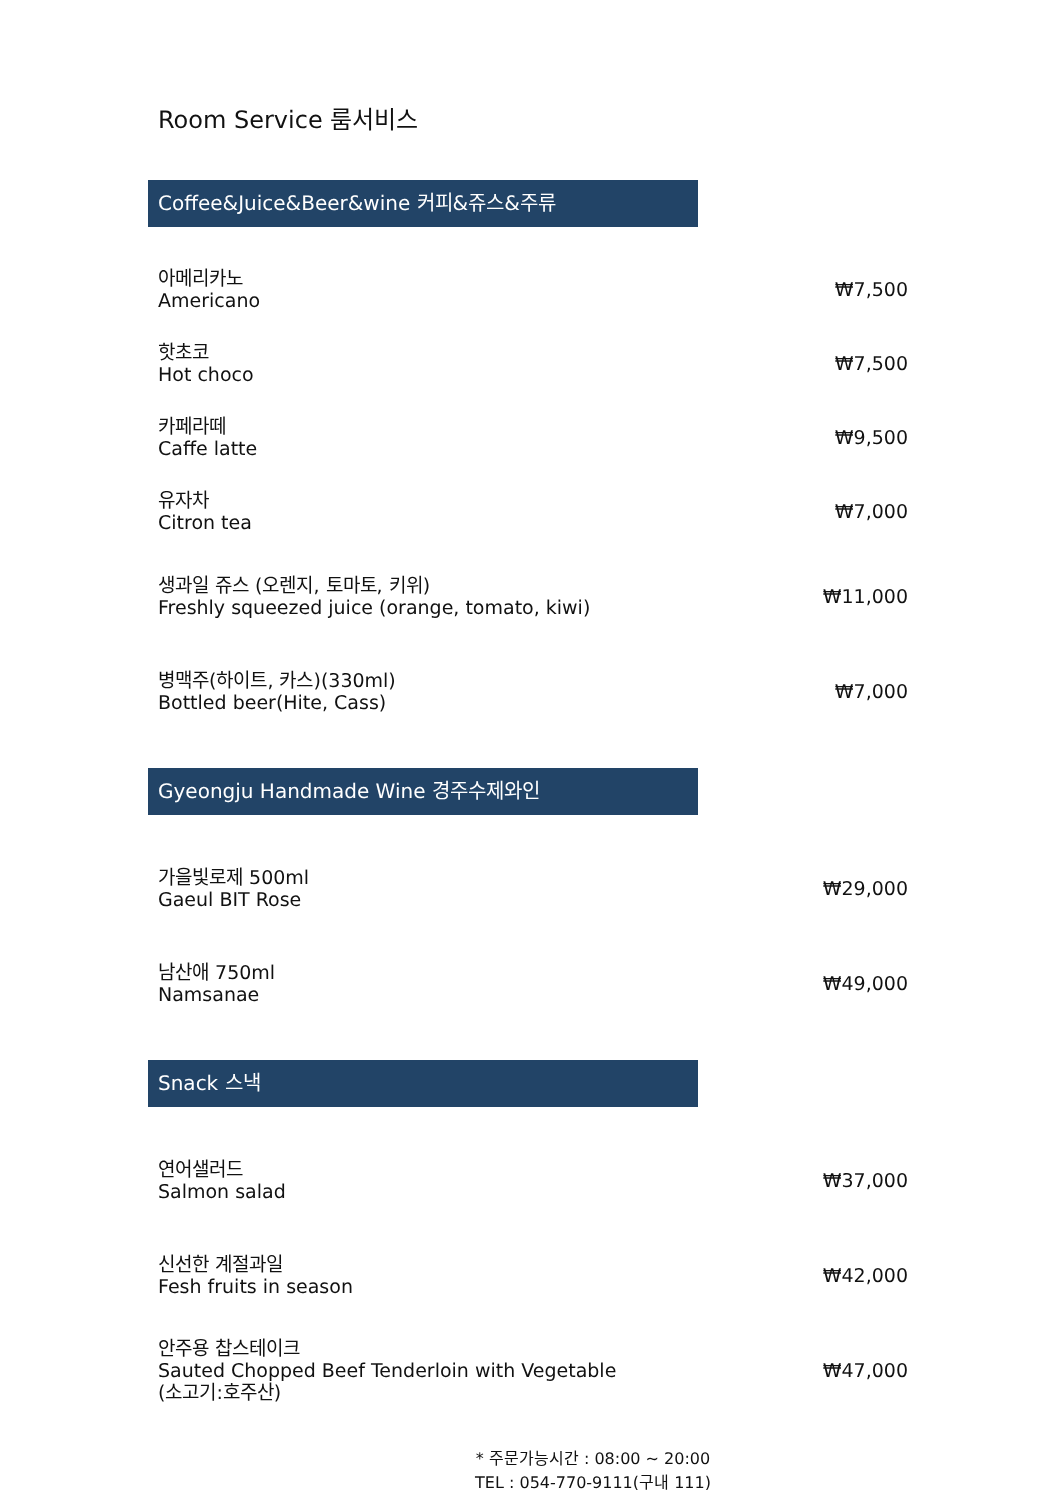Room Service 룸서비스
Coffee&Juice&Beer&wine 커피&쥬스&주류
| 아메리카노 Americano | ₩7,500 |
| 핫초코 Hot choco | ₩7,500 |
| 카페라떼 Caffe latte | ₩9,500 |
| 유자차 Citron tea | ₩7,000 |
| 생과일 쥬스 (오렌지, 토마토, 키위) Freshly squeezed juice (orange, tomato, kiwi) | ₩11,000 |
| 병맥주(하이트, 카스)(330ml) Bottled beer(Hite, Cass) | ₩7,000 |
Gyeongju Handmade Wine 경주수제와인
| 가을빛로제 500ml Gaeul BIT Rose | ₩29,000 |
| 남산애 750ml Namsanae | ₩49,000 |
Snack 스낵
| 연어샐러드 Salmon salad | ₩37,000 |
| 신선한 계절과일 Fesh fruits in season | ₩42,000 |
| 안주용 찹스테이크 Sauted Chopped Beef Tenderloin with Vegetable (소고기:호주산) | ₩47,000 |
* 주문가능시간 : 08:00 ~ 20:00
TEL : 054-770-9111(구내 111)